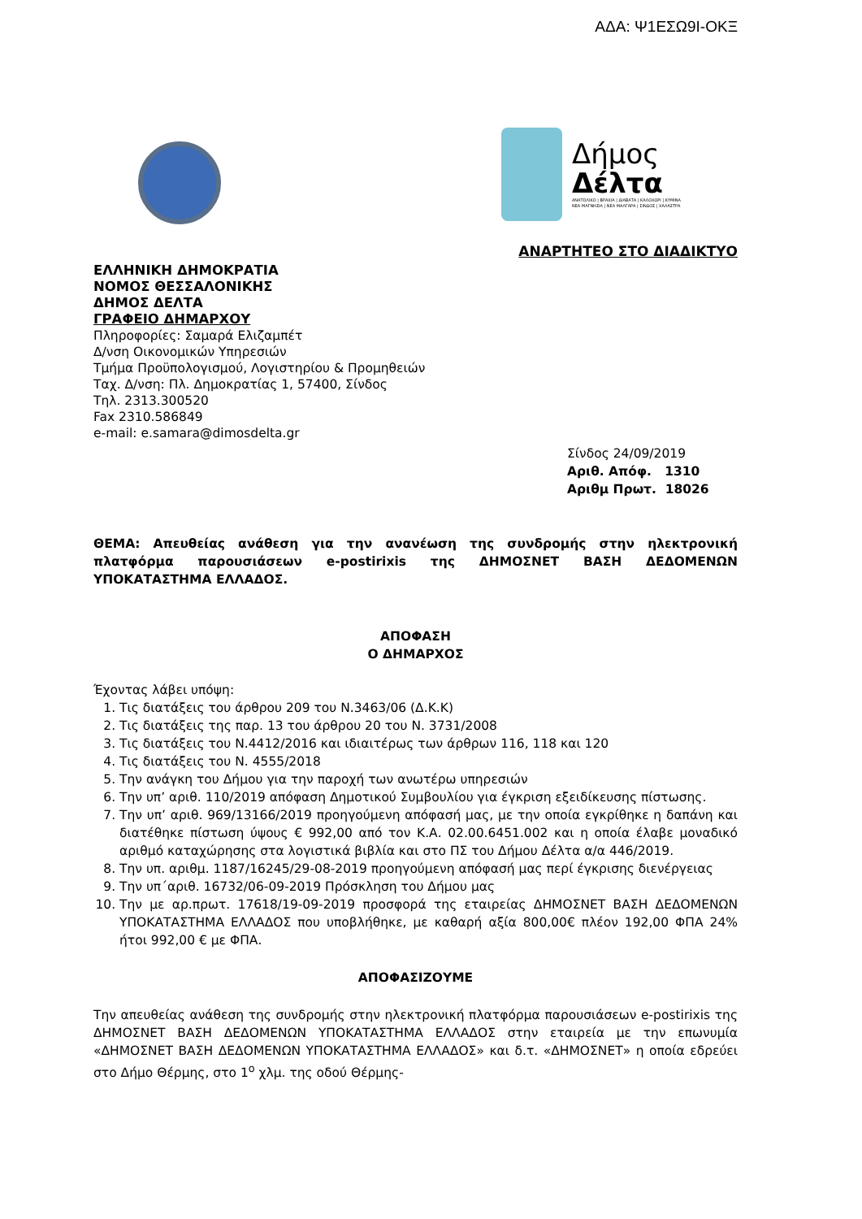ΑΔΑ: Ψ1ΕΣΩ9Ι-ΟΚΞ
Δήμος
Δέλτα
ΑΝΑΤΟΛΙΚΟ | ΒΡΑΧΙΑ | ΔΙΑΒΑΤΑ | ΚΑΛΟΧΩΡΙ | ΚΥΜΙΝΑ
ΝΕΑ ΜΑΓΝΗΣΙΑ | ΝΕΑ ΜΑΛΓΑΡΑ | ΣΙΝΔΟΣ | ΧΑΛΑΣΤΡΑ
ΑΝΑΡΤΗΤΕΟ ΣΤΟ ΔΙΑΔΙΚΤΥΟ
ΕΛΛΗΝΙΚΗ ΔΗΜΟΚΡΑΤΙΑ
ΝΟΜΟΣ ΘΕΣΣΑΛΟΝΙΚΗΣ
ΔΗΜΟΣ ΔΕΛΤΑ
ΓΡΑΦΕΙΟ ΔΗΜΑΡΧΟΥ
Πληροφορίες: Σαμαρά Ελιζαμπέτ
Δ/νση Οικονομικών Υπηρεσιών
Τμήμα Προϋπολογισμού, Λογιστηρίου & Προμηθειών
Ταχ. Δ/νση: Πλ. Δημοκρατίας 1, 57400, Σίνδος
Τηλ. 2313.300520
Fax 2310.586849
e-mail: e.samara@dimosdelta.gr
Σίνδος 24/09/2019
Αριθ. Απόφ. 1310
Αριθμ Πρωτ. 18026
ΘΕΜΑ: Απευθείας ανάθεση για την ανανέωση της συνδρομής στην ηλεκτρονική πλατφόρμα παρουσιάσεων e-postirixis της ΔΗΜΟΣΝΕΤ ΒΑΣΗ ΔΕΔΟΜΕΝΩΝ ΥΠΟΚΑΤΑΣΤΗΜΑ ΕΛΛΑΔΟΣ.
ΑΠΟΦΑΣΗ
Ο ΔΗΜΑΡΧΟΣ
Έχοντας λάβει υπόψη:
1. Τις διατάξεις του άρθρου 209 του Ν.3463/06 (Δ.Κ.Κ)
2. Τις διατάξεις της παρ. 13 του άρθρου 20 του Ν. 3731/2008
3. Τις διατάξεις του Ν.4412/2016 και ιδιαιτέρως των άρθρων 116, 118 και 120
4. Τις διατάξεις του Ν. 4555/2018
5. Την ανάγκη του Δήμου για την παροχή των ανωτέρω υπηρεσιών
6. Την υπ’ αριθ. 110/2019 απόφαση Δημοτικού Συμβουλίου για έγκριση εξειδίκευσης πίστωσης.
7. Την υπ’ αριθ. 969/13166/2019 προηγούμενη απόφασή μας, με την οποία εγκρίθηκε η δαπάνη και διατέθηκε πίστωση ύψους € 992,00 από τον Κ.Α. 02.00.6451.002 και η οποία έλαβε μοναδικό αριθμό καταχώρησης στα λογιστικά βιβλία και στο ΠΣ του Δήμου Δέλτα α/α 446/2019.
8. Την υπ. αριθμ. 1187/16245/29-08-2019 προηγούμενη απόφασή μας περί έγκρισης διενέργειας
9. Την υπ΄αριθ. 16732/06-09-2019 Πρόσκληση του Δήμου μας
10. Την με αρ.πρωτ. 17618/19-09-2019 προσφορά της εταιρείας ΔΗΜΟΣΝΕΤ ΒΑΣΗ ΔΕΔΟΜΕΝΩΝ ΥΠΟΚΑΤΑΣΤΗΜΑ ΕΛΛΑΔΟΣ που υποβλήθηκε, με καθαρή αξία 800,00€ πλέον 192,00 ΦΠΑ 24% ήτοι 992,00 € με ΦΠΑ.
ΑΠΟΦΑΣΙΖΟΥΜΕ
Την απευθείας ανάθεση της συνδρομής στην ηλεκτρονική πλατφόρμα παρουσιάσεων e-postirixis της ΔΗΜΟΣΝΕΤ ΒΑΣΗ ΔΕΔΟΜΕΝΩΝ ΥΠΟΚΑΤΑΣΤΗΜΑ ΕΛΛΑΔΟΣ στην εταιρεία με την επωνυμία «ΔΗΜΟΣΝΕΤ ΒΑΣΗ ΔΕΔΟΜΕΝΩΝ ΥΠΟΚΑΤΑΣΤΗΜΑ ΕΛΛΑΔΟΣ» και δ.τ. «ΔΗΜΟΣΝΕΤ» η οποία εδρεύει στο Δήμο Θέρμης, στο 1<sup>ο</sup> χλμ. της οδού Θέρμης-